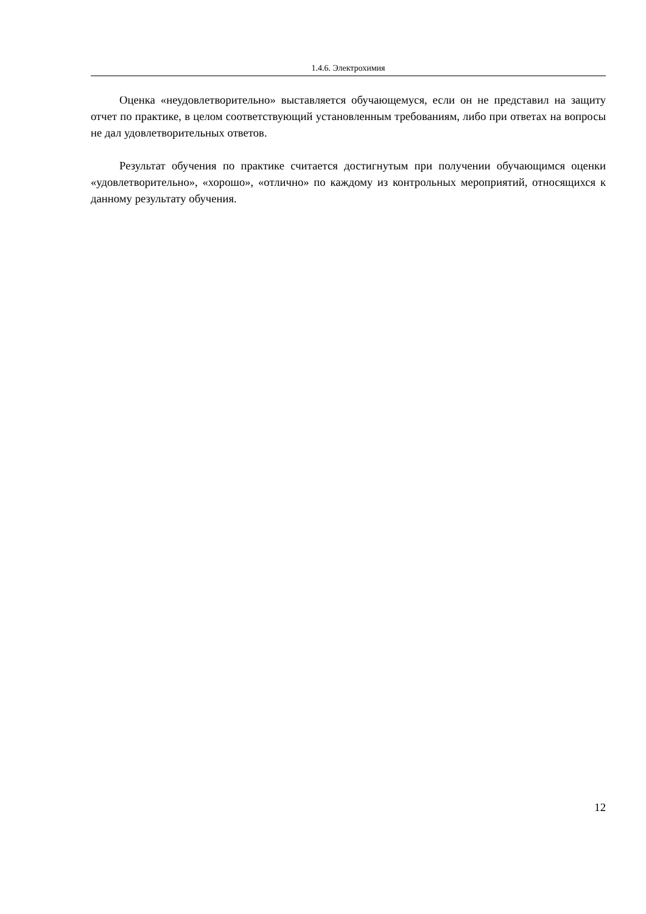1.4.6. Электрохимия
Оценка «неудовлетворительно» выставляется обучающемуся, если он не представил на защиту отчет по практике, в целом соответствующий установленным требованиям, либо при ответах на вопросы не дал удовлетворительных ответов.
Результат обучения по практике считается достигнутым при получении обучающимся оценки «удовлетворительно», «хорошо», «отлично» по каждому из контрольных мероприятий, относящихся к данному результату обучения.
12